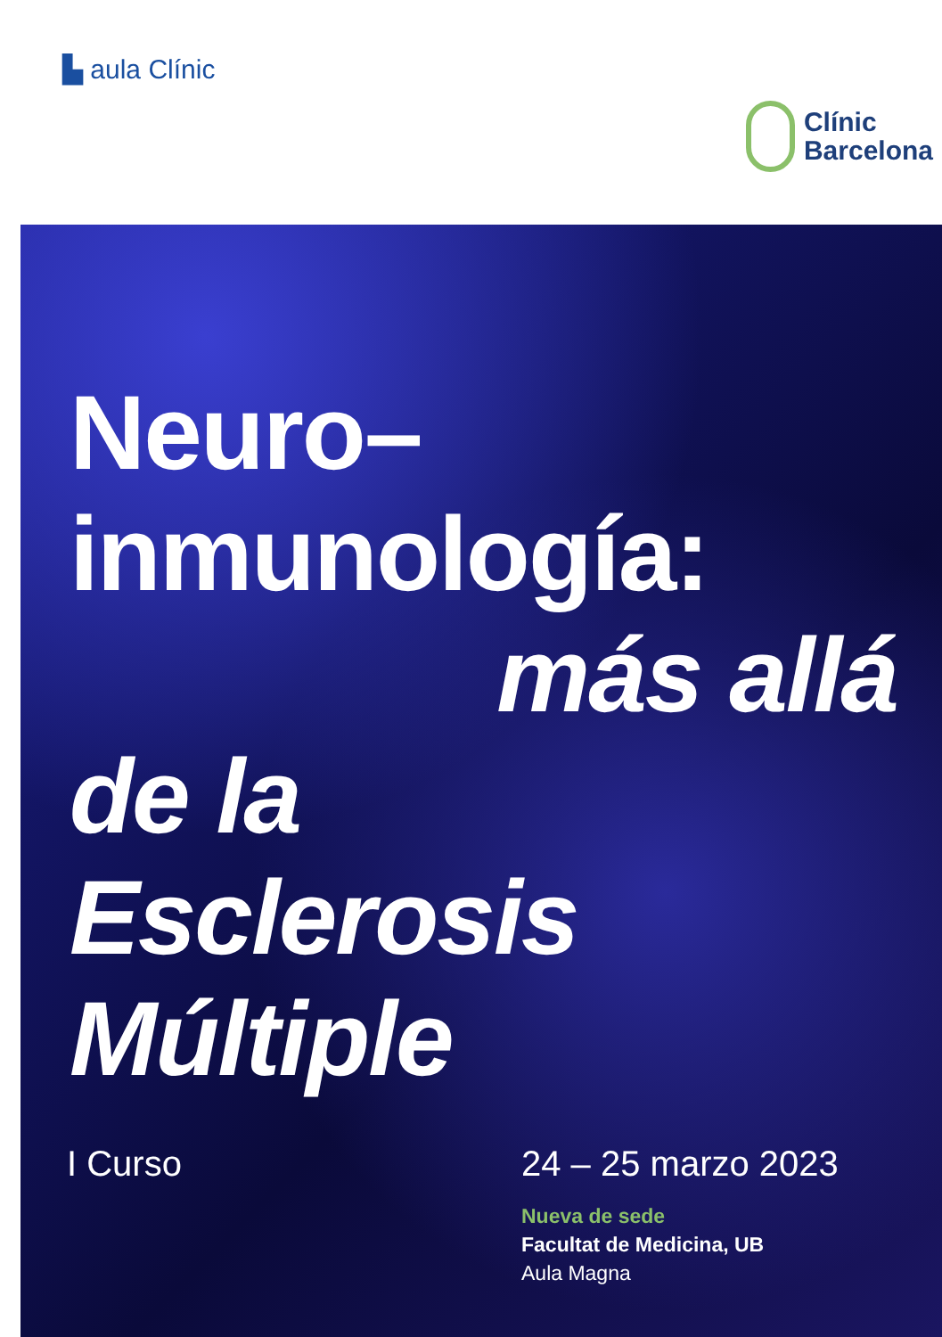▙ aula Clínic
Clínic
Barcelona
Neuro–
inmunología:
más allá
de la
Esclerosis
Múltiple
I Curso 24 – 25 marzo 2023
Nueva de sede
Facultat de Medicina, UB
Aula Magna